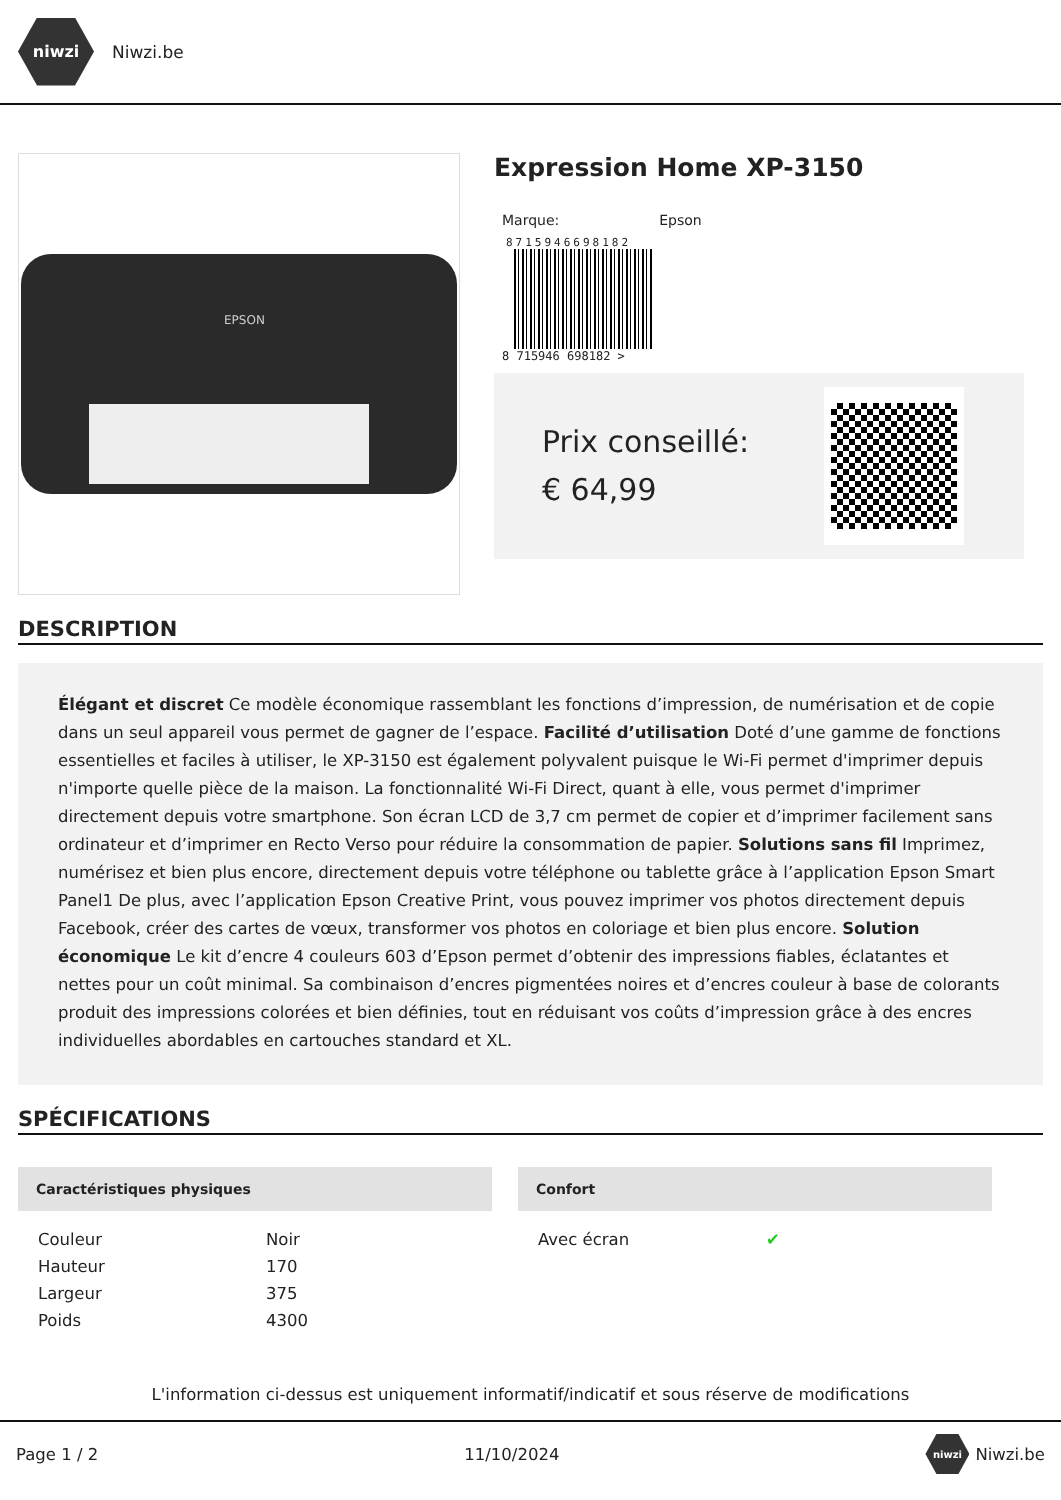niwzi
Niwzi.be
EPSON
Expression Home XP-3150
Marque: Epson
8715946698182
8 715946 698182 >
Prix conseillé: € 64,99
DESCRIPTION
Élégant et discret Ce modèle économique rassemblant les fonctions d’impression, de numérisation et de copie dans un seul appareil vous permet de gagner de l’espace. Facilité d’utilisation Doté d’une gamme de fonctions essentielles et faciles à utiliser, le XP-3150 est également polyvalent puisque le Wi-Fi permet d'imprimer depuis n'importe quelle pièce de la maison. La fonctionnalité Wi-Fi Direct, quant à elle, vous permet d'imprimer directement depuis votre smartphone. Son écran LCD de 3,7 cm permet de copier et d’imprimer facilement sans ordinateur et d’imprimer en Recto Verso pour réduire la consommation de papier. Solutions sans fil Imprimez, numérisez et bien plus encore, directement depuis votre téléphone ou tablette grâce à l’application Epson Smart Panel1 De plus, avec l’application Epson Creative Print, vous pouvez imprimer vos photos directement depuis Facebook, créer des cartes de vœux, transformer vos photos en coloriage et bien plus encore. Solution économique Le kit d’encre 4 couleurs 603 d’Epson permet d’obtenir des impressions fiables, éclatantes et nettes pour un coût minimal. Sa combinaison d’encres pigmentées noires et d’encres couleur à base de colorants produit des impressions colorées et bien définies, tout en réduisant vos coûts d’impression grâce à des encres individuelles abordables en cartouches standard et XL.
SPÉCIFICATIONS
Caractéristiques physiques
| Couleur | Noir |
| Hauteur | 170 |
| Largeur | 375 |
| Poids | 4300 |
Confort
| Avec écran | ✔ |
L'information ci-dessus est uniquement informatif/indicatif et sous réserve de modifications
Page 1 / 2 11/10/2024 niwzi Niwzi.be